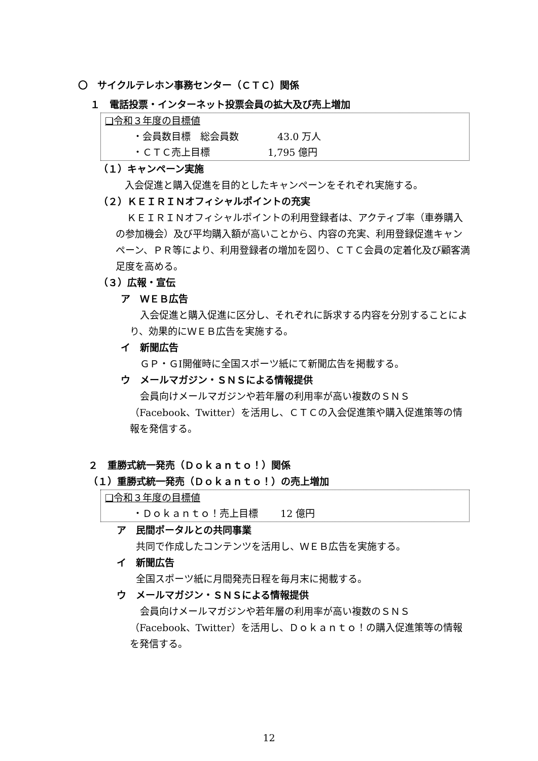〇　サイクルテレホン事務センター（ＣＴＣ）関係
１　電話投票・インターネット投票会員の拡大及び売上増加
❑令和３年度の目標値
・会員数目標　総会員数　　　　43.0 万人
・ＣＴＣ売上目標　　　　　　1,795 億円
（１）キャンペーン実施
入会促進と購入促進を目的としたキャンペーンをそれぞれ実施する。
（２）ＫＥＩＲＩＮオフィシャルポイントの充実
ＫＥＩＲＩＮオフィシャルポイントの利用登録者は、アクティブ率（車券購入の参加機会）及び平均購入額が高いことから、内容の充実、利用登録促進キャンペーン、ＰＲ等により、利用登録者の増加を図り、ＣＴＣ会員の定着化及び顧客満足度を高める。
（３）広報・宣伝
ア　ＷＥＢ広告
入会促進と購入促進に区分し、それぞれに訴求する内容を分別することにより、効果的にＷＥＢ広告を実施する。
イ　新聞広告
ＧＰ・ＧⅠ開催時に全国スポーツ紙にて新聞広告を掲載する。
ウ　メールマガジン・ＳＮＳによる情報提供
会員向けメールマガジンや若年層の利用率が高い複数のＳＮＳ（Facebook、Twitter）を活用し、ＣＴＣの入会促進策や購入促進策等の情報を発信する。
２　重勝式統一発売（Ｄｏｋａｎｔｏ！）関係
（１）重勝式統一発売（Ｄｏｋａｎｔｏ！）の売上増加
❑令和３年度の目標値
・Ｄｏｋａｎｔｏ！売上目標　　 12 億円
ア　民間ポータルとの共同事業
共同で作成したコンテンツを活用し、ＷＥＢ広告を実施する。
イ　新聞広告
全国スポーツ紙に月間発売日程を毎月末に掲載する。
ウ　メールマガジン・ＳＮＳによる情報提供
会員向けメールマガジンや若年層の利用率が高い複数のＳＮＳ（Facebook、Twitter）を活用し、Ｄｏｋａｎｔｏ！の購入促進策等の情報を発信する。
12